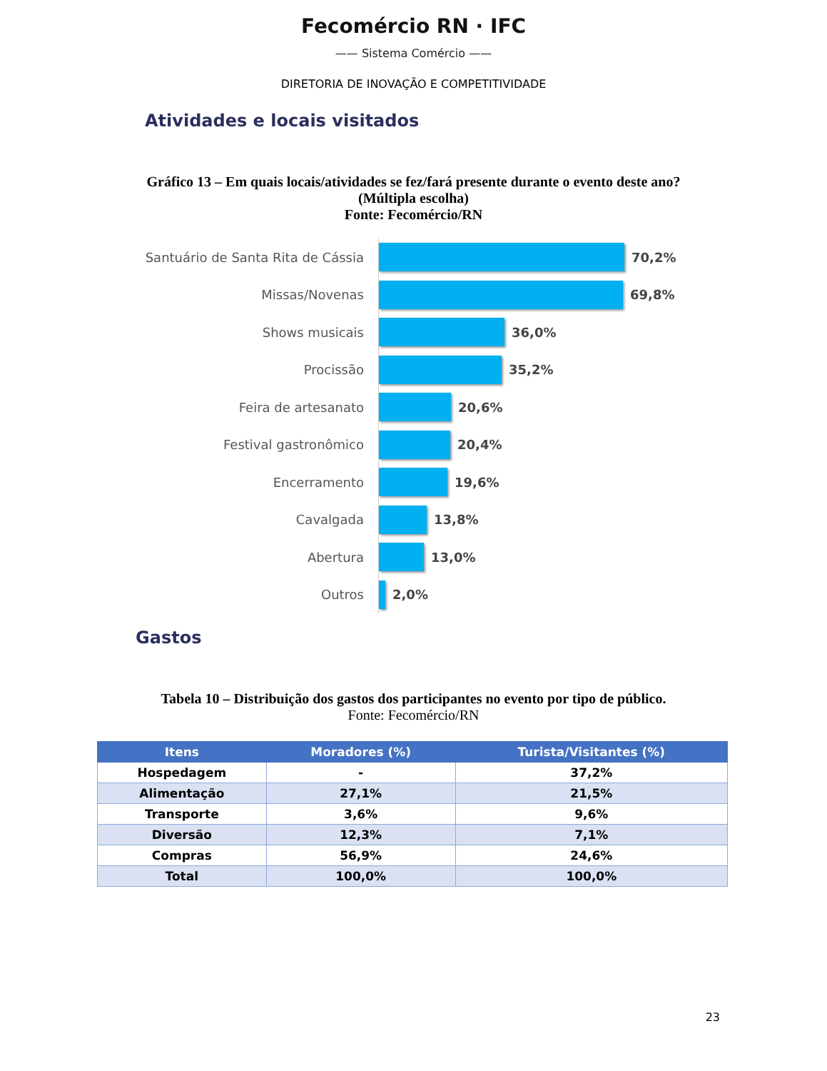Fecomércio RN · IFC
—— Sistema Comércio ——
DIRETORIA DE INOVAÇÃO E COMPETITIVIDADE
Atividades e locais visitados
Gráfico 13 – Em quais locais/atividades se fez/fará presente durante o evento deste ano?
(Múltipla escolha)
Fonte: Fecomércio/RN
Santuário de Santa Rita de Cássia
70,2%
Missas/Novenas
69,8%
Shows musicais
36,0%
Procissão
35,2%
Feira de artesanato
20,6%
Festival gastronômico
20,4%
Encerramento
19,6%
Cavalgada
13,8%
Abertura
13,0%
Outros
2,0%
Gastos
Tabela 10 – Distribuição dos gastos dos participantes no evento por tipo de público.
Fonte: Fecomércio/RN
| Itens | Moradores (%) | Turista/Visitantes (%) |
| --- | --- | --- |
| Hospedagem | - | 37,2% |
| Alimentação | 27,1% | 21,5% |
| Transporte | 3,6% | 9,6% |
| Diversão | 12,3% | 7,1% |
| Compras | 56,9% | 24,6% |
| Total | 100,0% | 100,0% |
23